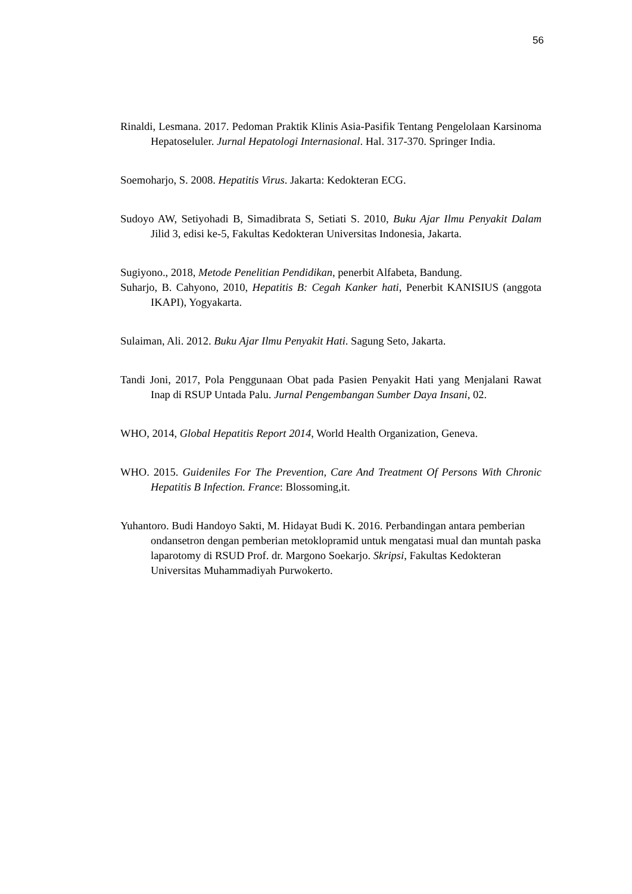56
Rinaldi, Lesmana. 2017. Pedoman Praktik Klinis Asia-Pasifik Tentang Pengelolaan Karsinoma Hepatoseluler. Jurnal Hepatologi Internasional. Hal. 317-370. Springer India.
Soemoharjo, S. 2008. Hepatitis Virus. Jakarta: Kedokteran ECG.
Sudoyo AW, Setiyohadi B, Simadibrata S, Setiati S. 2010, Buku Ajar Ilmu Penyakit Dalam Jilid 3, edisi ke-5, Fakultas Kedokteran Universitas Indonesia, Jakarta.
Sugiyono., 2018, Metode Penelitian Pendidikan, penerbit Alfabeta, Bandung.
Suharjo, B. Cahyono, 2010, Hepatitis B: Cegah Kanker hati, Penerbit KANISIUS (anggota IKAPI), Yogyakarta.
Sulaiman, Ali. 2012. Buku Ajar Ilmu Penyakit Hati. Sagung Seto, Jakarta.
Tandi Joni, 2017, Pola Penggunaan Obat pada Pasien Penyakit Hati yang Menjalani Rawat Inap di RSUP Untada Palu. Jurnal Pengembangan Sumber Daya Insani, 02.
WHO, 2014, Global Hepatitis Report 2014, World Health Organization, Geneva.
WHO. 2015. Guideniles For The Prevention, Care And Treatment Of Persons With Chronic Hepatitis B Infection. France: Blossoming,it.
Yuhantoro. Budi Handoyo Sakti, M. Hidayat Budi K. 2016. Perbandingan antara pemberian ondansetron dengan pemberian metoklopramid untuk mengatasi mual dan muntah paska laparotomy di RSUD Prof. dr. Margono Soekarjo. Skripsi, Fakultas Kedokteran Universitas Muhammadiyah Purwokerto.